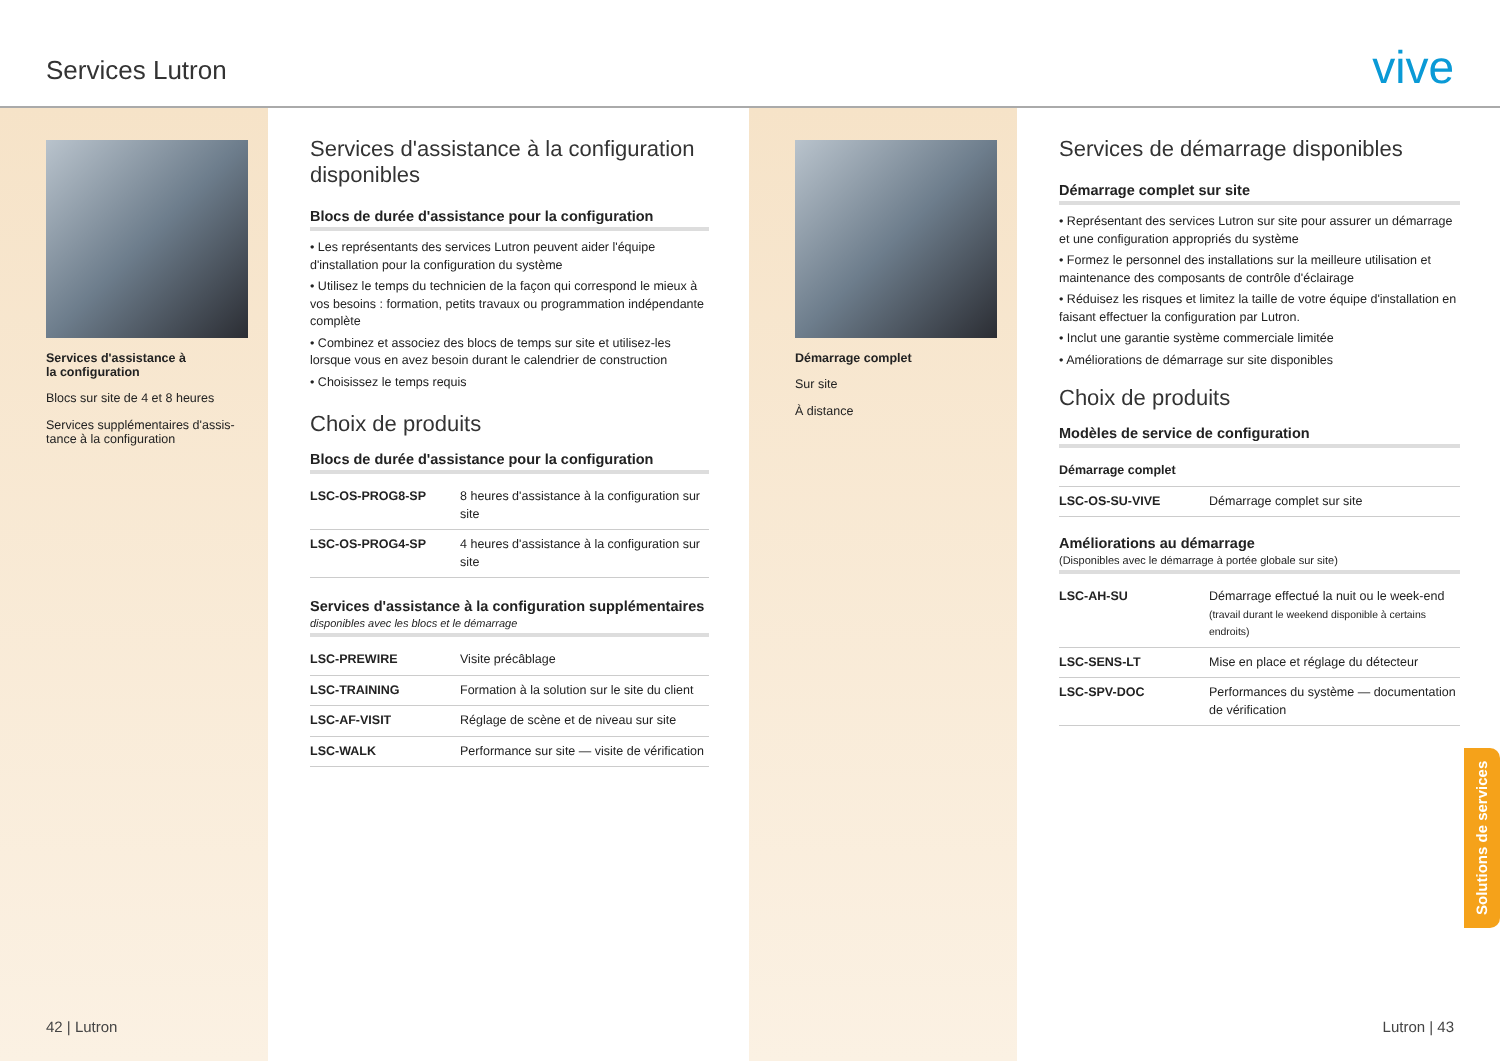Services Lutron
vive
Services d'assistance à
la configuration
Blocs sur site de 4 et 8 heures
Services supplémentaires d'assis-tance à la configuration
42 | Lutron
Services d'assistance à la configuration disponibles
Blocs de durée d'assistance pour la configuration
• Les représentants des services Lutron peuvent aider l'équipe d'installation pour la configuration du système
• Utilisez le temps du technicien de la façon qui correspond le mieux à vos besoins : formation, petits travaux ou programmation indépendante complète
• Combinez et associez des blocs de temps sur site et utilisez-les lorsque vous en avez besoin durant le calendrier de construction
• Choisissez le temps requis
Choix de produits
Blocs de durée d'assistance pour la configuration
| LSC-OS-PROG8-SP | 8 heures d'assistance à la configuration sur site |
| LSC-OS-PROG4-SP | 4 heures d'assistance à la configuration sur site |
Services d'assistance à la configuration supplémentaires
disponibles avec les blocs et le démarrage
| LSC-PREWIRE | Visite précâblage |
| LSC-TRAINING | Formation à la solution sur le site du client |
| LSC-AF-VISIT | Réglage de scène et de niveau sur site |
| LSC-WALK | Performance sur site — visite de vérification |
Démarrage complet
Sur site
À distance
Services de démarrage disponibles
Démarrage complet sur site
• Représentant des services Lutron sur site pour assurer un démarrage et une configuration appropriés du système
• Formez le personnel des installations sur la meilleure utilisation et maintenance des composants de contrôle d'éclairage
• Réduisez les risques et limitez la taille de votre équipe d'installation en faisant effectuer la configuration par Lutron.
• Inclut une garantie système commerciale limitée
• Améliorations de démarrage sur site disponibles
Choix de produits
Modèles de service de configuration
| Démarrage complet | |
| LSC-OS-SU-VIVE | Démarrage complet sur site |
Améliorations au démarrage
(Disponibles avec le démarrage à portée globale sur site)
| LSC-AH-SU | Démarrage effectué la nuit ou le week-end (travail durant le weekend disponible à certains endroits) |
| LSC-SENS-LT | Mise en place et réglage du détecteur |
| LSC-SPV-DOC | Performances du système — documentation de vérification |
Lutron | 43
Solutions de services